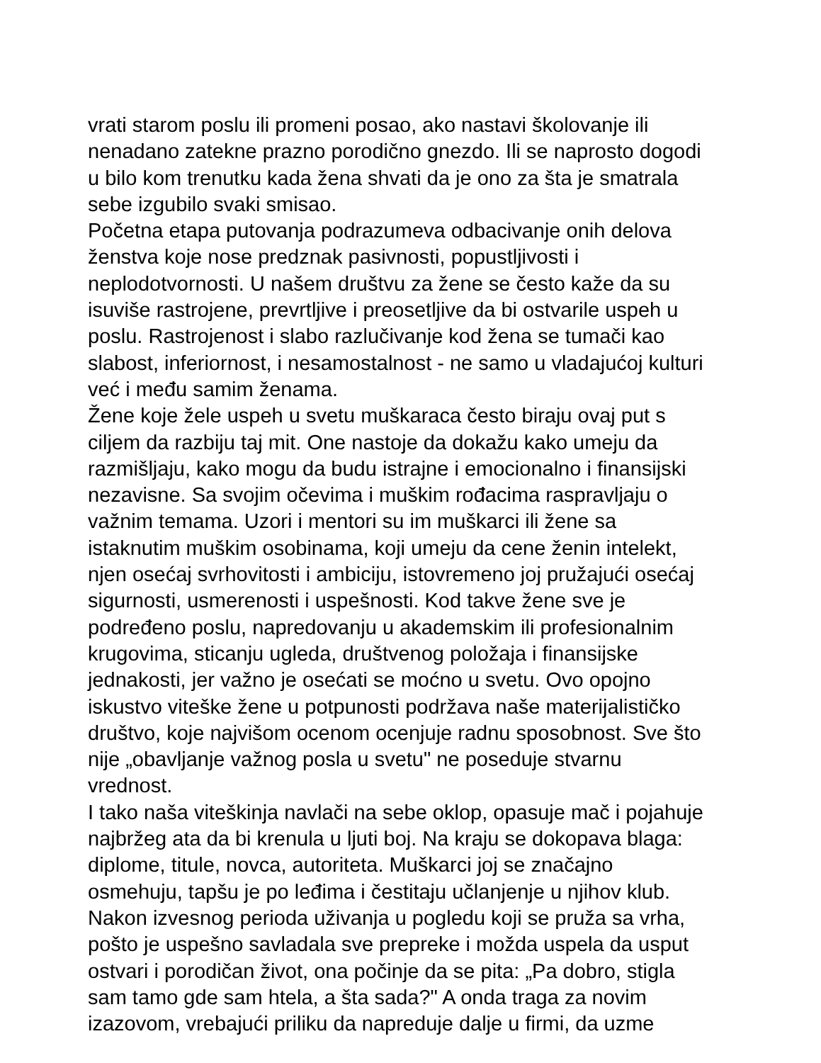vrati starom poslu ili promeni posao, ako nastavi školovanje ili
nenadano zatekne prazno porodično gnezdo. Ili se naprosto dogodi
u bilo kom trenutku kada žena shvati da je ono za šta je smatrala
sebe izgubilo svaki smisao.
Početna etapa putovanja podrazumeva odbacivanje onih delova
ženstva koje nose predznak pasivnosti, popustljivosti i
neplodotvornosti. U našem društvu za žene se često kaže da su
isuviše rastrojene, prevrtljive i preosetljive da bi ostvarile uspeh u
poslu. Rastrojenost i slabo razlučivanje kod žena se tumači kao
slabost, inferiornost, i nesamostalnost - ne samo u vladajućoj kulturi
već i među samim ženama.
Žene koje žele uspeh u svetu muškaraca često biraju ovaj put s
ciljem da razbiju taj mit. One nastoje da dokažu kako umeju da
razmišljaju, kako mogu da budu istrajne i emocionalno i finansijski
nezavisne. Sa svojim očevima i muškim rođacima raspravljaju o
važnim temama. Uzori i mentori su im muškarci ili žene sa
istaknutim muškim osobinama, koji umeju da cene ženin intelekt,
njen osećaj svrhovitosti i ambiciju, istovremeno joj pružajući osećaj
sigurnosti, usmerenosti i uspešnosti. Kod takve žene sve je
podređeno poslu, napredovanju u akademskim ili profesionalnim
krugovima, sticanju ugleda, društvenog položaja i finansijske
jednakosti, jer važno je osećati se moćno u svetu. Ovo opojno
iskustvo viteške žene u potpunosti podržava naše materijalističko
društvo, koje najvišom ocenom ocenjuje radnu sposobnost. Sve što
nije „obavljanje važnog posla u svetu" ne poseduje stvarnu
vrednost.
I tako naša viteškinja navlači na sebe oklop, opasuje mač i pojahuje
najbržeg ata da bi krenula u ljuti boj. Na kraju se dokopava blaga:
diplome, titule, novca, autoriteta. Muškarci joj se značajno
osmehuju, tapšu je po leđima i čestitaju učlanjenje u njihov klub.
Nakon izvesnog perioda uživanja u pogledu koji se pruža sa vrha,
pošto je uspešno savladala sve prepreke i možda uspela da usput
ostvari i porodičan život, ona počinje da se pita: „Pa dobro, stigla
sam tamo gde sam htela, a šta sada?" A onda traga za novim
izazovom, vrebajući priliku da napreduje dalje u firmi, da uzme